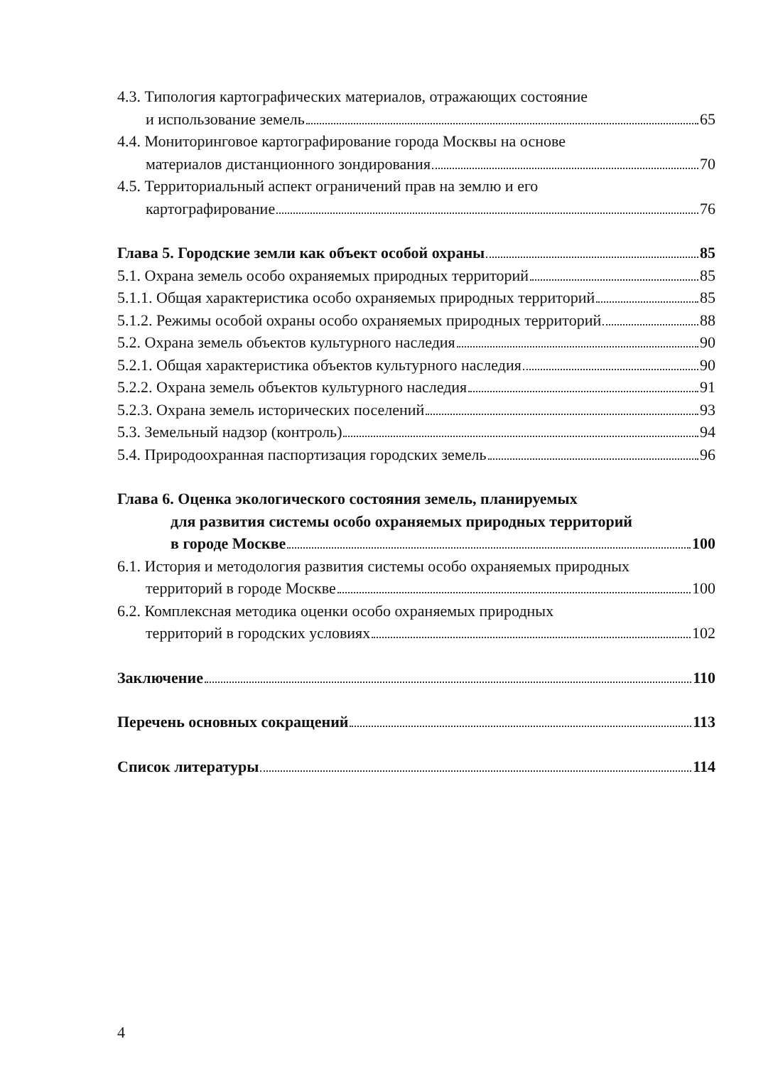4.3. Типология картографических материалов, отражающих состояние
и использование земель 65
4.4. Мониторинговое картографирование города Москвы на основе
материалов дистанционного зондирования 70
4.5. Территориальный аспект ограничений прав на землю и его
картографирование 76
Глава 5. Городские земли как объект особой охраны 85
5.1. Охрана земель особо охраняемых природных территорий 85
5.1.1. Общая характеристика особо охраняемых природных территорий 85
5.1.2. Режимы особой охраны особо охраняемых природных территорий 88
5.2. Охрана земель объектов культурного наследия 90
5.2.1. Общая характеристика объектов культурного наследия 90
5.2.2. Охрана земель объектов культурного наследия 91
5.2.3. Охрана земель исторических поселений 93
5.3. Земельный надзор (контроль) 94
5.4. Природоохранная паспортизация городских земель 96
Глава 6. Оценка экологического состояния земель, планируемых
для развития системы особо охраняемых природных территорий
в городе Москве 100
6.1. История и методология развития системы особо охраняемых природных
территорий в городе Москве 100
6.2. Комплексная методика оценки особо охраняемых природных
территорий в городских условиях 102
Заключение 110
Перечень основных сокращений 113
Список литературы 114
4